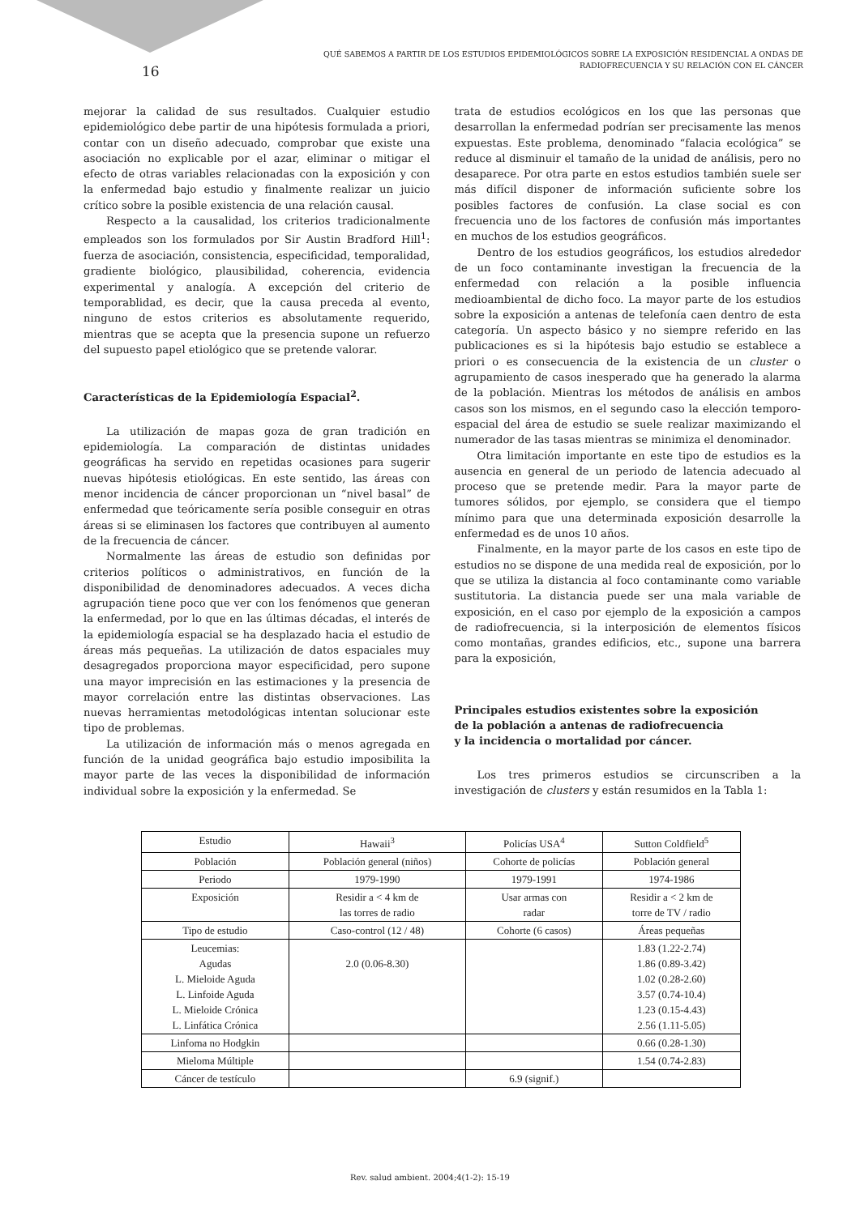QUÉ SABEMOS A PARTIR DE LOS ESTUDIOS EPIDEMIOLÓGICOS SOBRE LA EXPOSICIÓN RESIDENCIAL A ONDAS DE RADIOFRECUENCIA Y SU RELACIÓN CON EL CÁNCER
16
mejorar la calidad de sus resultados. Cualquier estudio epidemiológico debe partir de una hipótesis formulada a priori, contar con un diseño adecuado, comprobar que existe una asociación no explicable por el azar, eliminar o mitigar el efecto de otras variables relacionadas con la exposición y con la enfermedad bajo estudio y finalmente realizar un juicio crítico sobre la posible existencia de una relación causal.
Respecto a la causalidad, los criterios tradicionalmente empleados son los formulados por Sir Austin Bradford Hill<sup>1</sup>: fuerza de asociación, consistencia, especificidad, temporalidad, gradiente biológico, plausibilidad, coherencia, evidencia experimental y analogía. A excepción del criterio de temporablidad, es decir, que la causa preceda al evento, ninguno de estos criterios es absolutamente requerido, mientras que se acepta que la presencia supone un refuerzo del supuesto papel etiológico que se pretende valorar.
Características de la Epidemiología Espacial<sup>2</sup>.
La utilización de mapas goza de gran tradición en epidemiología. La comparación de distintas unidades geográficas ha servido en repetidas ocasiones para sugerir nuevas hipótesis etiológicas. En este sentido, las áreas con menor incidencia de cáncer proporcionan un “nivel basal” de enfermedad que teóricamente sería posible conseguir en otras áreas si se eliminasen los factores que contribuyen al aumento de la frecuencia de cáncer.
Normalmente las áreas de estudio son definidas por criterios políticos o administrativos, en función de la disponibilidad de denominadores adecuados. A veces dicha agrupación tiene poco que ver con los fenómenos que generan la enfermedad, por lo que en las últimas décadas, el interés de la epidemiología espacial se ha desplazado hacia el estudio de áreas más pequeñas. La utilización de datos espaciales muy desagregados proporciona mayor especificidad, pero supone una mayor imprecisión en las estimaciones y la presencia de mayor correlación entre las distintas observaciones. Las nuevas herramientas metodológicas intentan solucionar este tipo de problemas.
La utilización de información más o menos agregada en función de la unidad geográfica bajo estudio imposibilita la mayor parte de las veces la disponibilidad de información individual sobre la exposición y la enfermedad. Se
trata de estudios ecológicos en los que las personas que desarrollan la enfermedad podrían ser precisamente las menos expuestas. Este problema, denominado “falacia ecológica” se reduce al disminuir el tamaño de la unidad de análisis, pero no desaparece. Por otra parte en estos estudios también suele ser más difícil disponer de información suficiente sobre los posibles factores de confusión. La clase social es con frecuencia uno de los factores de confusión más importantes en muchos de los estudios geográficos.
Dentro de los estudios geográficos, los estudios alrededor de un foco contaminante investigan la frecuencia de la enfermedad con relación a la posible influencia medioambiental de dicho foco. La mayor parte de los estudios sobre la exposición a antenas de telefonía caen dentro de esta categoría. Un aspecto básico y no siempre referido en las publicaciones es si la hipótesis bajo estudio se establece a priori o es consecuencia de la existencia de un cluster o agrupamiento de casos inesperado que ha generado la alarma de la población. Mientras los métodos de análisis en ambos casos son los mismos, en el segundo caso la elección temporo-espacial del área de estudio se suele realizar maximizando el numerador de las tasas mientras se minimiza el denominador.
Otra limitación importante en este tipo de estudios es la ausencia en general de un periodo de latencia adecuado al proceso que se pretende medir. Para la mayor parte de tumores sólidos, por ejemplo, se considera que el tiempo mínimo para que una determinada exposición desarrolle la enfermedad es de unos 10 años.
Finalmente, en la mayor parte de los casos en este tipo de estudios no se dispone de una medida real de exposición, por lo que se utiliza la distancia al foco contaminante como variable sustitutoria. La distancia puede ser una mala variable de exposición, en el caso por ejemplo de la exposición a campos de radiofrecuencia, si la interposición de elementos físicos como montañas, grandes edificios, etc., supone una barrera para la exposición,
Principales estudios existentes sobre la exposición
de la población a antenas de radiofrecuencia
y la incidencia o mortalidad por cáncer.
Los tres primeros estudios se circunscriben a la investigación de clusters y están resumidos en la Tabla 1:
| Estudio | Hawaii<sup>3</sup> | Policías USA<sup>4</sup> | Sutton Coldfield<sup>5</sup> |
| Población | Población general (niños) | Cohorte de policías | Población general |
| Periodo | 1979-1990 | 1979-1991 | 1974-1986 |
| Exposición | Residir a < 4 km de las torres de radio | Usar armas con radar | Residir a < 2 km de torre de TV / radio |
| Tipo de estudio | Caso-control (12 / 48) | Cohorte (6 casos) | Áreas pequeñas |
| Leucemias: Agudas L. Mieloide Aguda L. Linfoide Aguda L. Mieloide Crónica L. Linfática Crónica | 2.0 (0.06-8.30) | | 1.83 (1.22-2.74) 1.86 (0.89-3.42) 1.02 (0.28-2.60) 3.57 (0.74-10.4) 1.23 (0.15-4.43) 2.56 (1.11-5.05) |
| Linfoma no Hodgkin | | | 0.66 (0.28-1.30) |
| Mieloma Múltiple | | | 1.54 (0.74-2.83) |
| Cáncer de testículo | | 6.9 (signif.) | |
Rev. salud ambient. 2004;4(1-2): 15-19